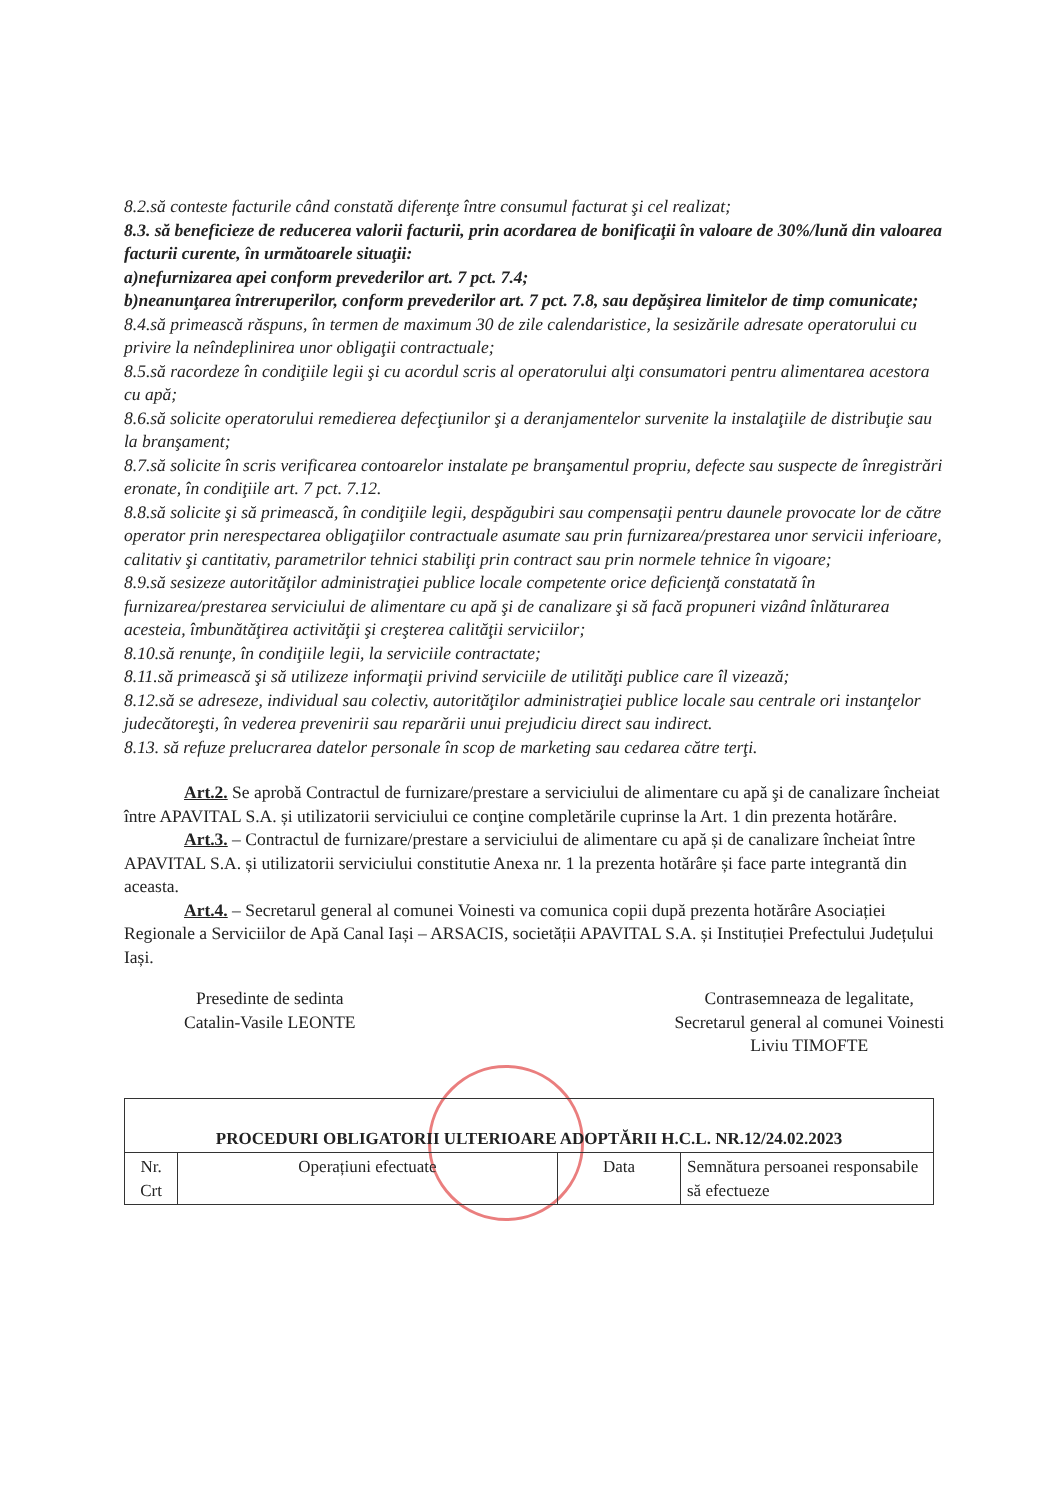8.2.să conteste facturile când constată diferenţe între consumul facturat şi cel realizat;
8.3. să beneficieze de reducerea valorii facturii, prin acordarea de bonificaţii în valoare de 30%/lună din valoarea facturii curente, în următoarele situaţii:
a)nefurnizarea apei conform prevederilor art. 7 pct. 7.4;
b)neanunţarea întreruperilor, conform prevederilor art. 7 pct. 7.8, sau depăşirea limitelor de timp comunicate;
8.4.să primească răspuns, în termen de maximum 30 de zile calendaristice, la sesizările adresate operatorului cu privire la neîndeplinirea unor obligaţii contractuale;
8.5.să racordeze în condiţiile legii şi cu acordul scris al operatorului alţi consumatori pentru alimentarea acestora cu apă;
8.6.să solicite operatorului remedierea defecţiunilor şi a deranjamentelor survenite la instalaţiile de distribuţie sau la branşament;
8.7.să solicite în scris verificarea contoarelor instalate pe branşamentul propriu, defecte sau suspecte de înregistrări eronate, în condiţiile art. 7 pct. 7.12.
8.8.să solicite şi să primească, în condiţiile legii, despăgubiri sau compensaţii pentru daunele provocate lor de către operator prin nerespectarea obligaţiilor contractuale asumate sau prin furnizarea/prestarea unor servicii inferioare, calitativ şi cantitativ, parametrilor tehnici stabiliţi prin contract sau prin normele tehnice în vigoare;
8.9.să sesizeze autorităţilor administraţiei publice locale competente orice deficienţă constatată în furnizarea/prestarea serviciului de alimentare cu apă şi de canalizare şi să facă propuneri vizând înlăturarea acesteia, îmbunătăţirea activităţii şi creşterea calităţii serviciilor;
8.10.să renunţe, în condiţiile legii, la serviciile contractate;
8.11.să primească şi să utilizeze informaţii privind serviciile de utilităţi publice care îl vizează;
8.12.să se adreseze, individual sau colectiv, autorităţilor administraţiei publice locale sau centrale ori instanţelor judecătoreşti, în vederea prevenirii sau reparării unui prejudiciu direct sau indirect.
8.13. să refuze prelucrarea datelor personale în scop de marketing sau cedarea către terţi.
Art.2. Se aprobă Contractul de furnizare/prestare a serviciului de alimentare cu apă şi de canalizare încheiat între APAVITAL S.A. și utilizatorii serviciului ce conţine completările cuprinse la Art. 1 din prezenta hotărâre.
Art.3. – Contractul de furnizare/prestare a serviciului de alimentare cu apă și de canalizare încheiat între APAVITAL S.A. și utilizatorii serviciului constitutie Anexa nr. 1 la prezenta hotărâre și face parte integrantă din aceasta.
Art.4. – Secretarul general al comunei Voinesti va comunica copii după prezenta hotărâre Asociației Regionale a Serviciilor de Apă Canal Iași – ARSACIS, societății APAVITAL S.A. și Instituției Prefectului Județului Iași.
Presedinte de sedinta
Catalin-Vasile LEONTE
Contrasemneaza de legalitate,
Secretarul general al comunei Voinesti
Liviu TIMOFTE
| PROCEDURI OBLIGATORII ULTERIOARE ADOPTĂRII H.C.L. NR.12/24.02.2023 | | | |
| --- | --- | --- | --- |
| Nr. Crt | Operațiuni efectuate | Data | Semnătura persoanei responsabile să efectueze |